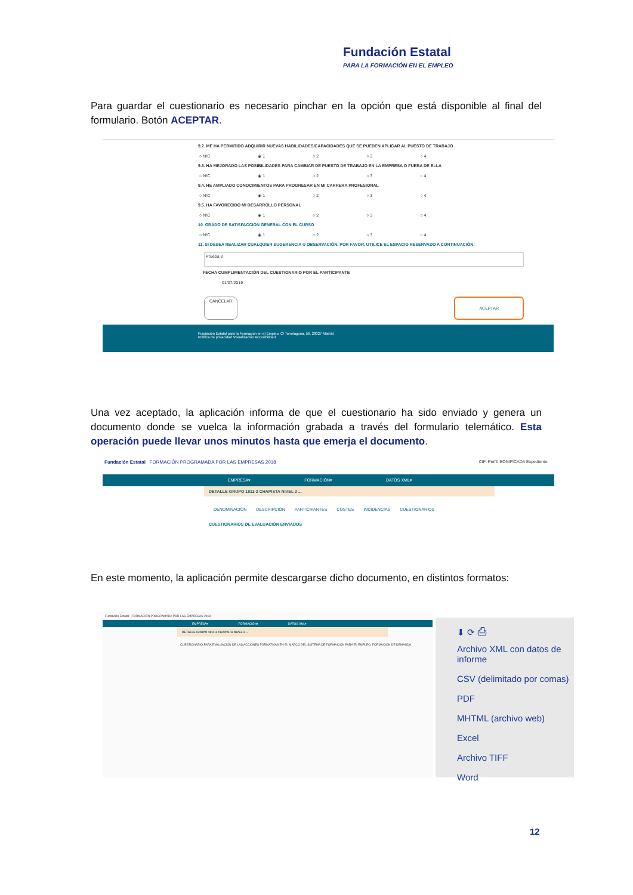Fundación Estatal
PARA LA FORMACIÓN EN EL EMPLEO
Para guardar el cuestionario es necesario pinchar en la opción que está disponible al final del formulario. Botón ACEPTAR.
9.2. ME HA PERMITIDO ADQUIRIR NUEVAS HABILIDADES/CAPACIDADES QUE SE PUEDEN APLICAR AL PUESTO DE TRABAJO
○ N/C ◉ 1 ○ 2 ○ 3 ○ 4
9.3. HA MEJORADO LAS POSIBILIDADES PARA CAMBIAR DE PUESTO DE TRABAJO EN LA EMPRESA O FUERA DE ELLA
○ N/C ◉ 1 ○ 2 ○ 3 ○ 4
9.4. HE AMPLIADO CONOCIMIENTOS PARA PROGRESAR EN MI CARRERA PROFESIONAL
○ N/C ◉ 1 ○ 2 ○ 3 ○ 4
9.5. HA FAVORECIDO MI DESARROLLO PERSONAL
○ N/C ◉ 1 ○ 2 ○ 3 ○ 4
10. GRADO DE SATISFACCIÓN GENERAL CON EL CURSO
○ N/C ◉ 1 ○ 2 ○ 3 ○ 4
11. SI DESEA REALIZAR CUALQUIER SUGERENCIA U OBSERVACIÓN, POR FAVOR, UTILICE EL ESPACIO RESERVADO A CONTINUACIÓN:
Prueba 3
FECHA CUMPLIMENTACIÓN DEL CUESTIONARIO POR EL PARTICIPANTE
01/07/2019
CANCELAR ACEPTAR
Fundación Estatal para la Formación en el Empleo. C/ Torrelaguna, 56. 28027 Madrid
Política de privacidad Visualización Accesibilidad
Una vez aceptado, la aplicación informa de que el cuestionario ha sido enviado y genera un documento donde se vuelca la información grabada a través del formulario telemático. Esta operación puede llevar unos minutos hasta que emerja el documento.
Fundación Estatal FORMACIÓN PROGRAMADA POR LAS EMPRESAS 2018 CIF: Perfil: BONIFICADA Expediente:
EMPRESA▾ FORMACIÓN▾ DATOS XML▾
DETALLE GRUPO 1811-2 CHAPISTA NIVEL 2 ...
DENOMINACIÓN DESCRIPCIÓN PARTICIPANTES COSTES INCIDENCIAS CUESTIONARIOS
CUESTIONARIOS DE EVALUACIÓN ENVIADOS
En este momento, la aplicación permite descargarse dicho documento, en distintos formatos:
Fundación Estatal · FORMACIÓN PROGRAMADA POR LAS EMPRESAS 2018
EMPRESA▾ FORMACIÓN▾ DATOS XML▾
DETALLE GRUPO 1811-2 CHAPISTA NIVEL 2 ...
CUESTIONARIO PARA EVALUACIÓN DE LAS ACCIONES FORMATIVAS EN EL MARCO DEL SISTEMA DE FORMACIÓN PARA EL EMPLEO. FORMACIÓN DE DEMANDA
⬇ ⟳ ⎙
Archivo XML con datos de informe
CSV (delimitado por comas)
PDF
MHTML (archivo web)
Excel
Archivo TIFF
Word
12